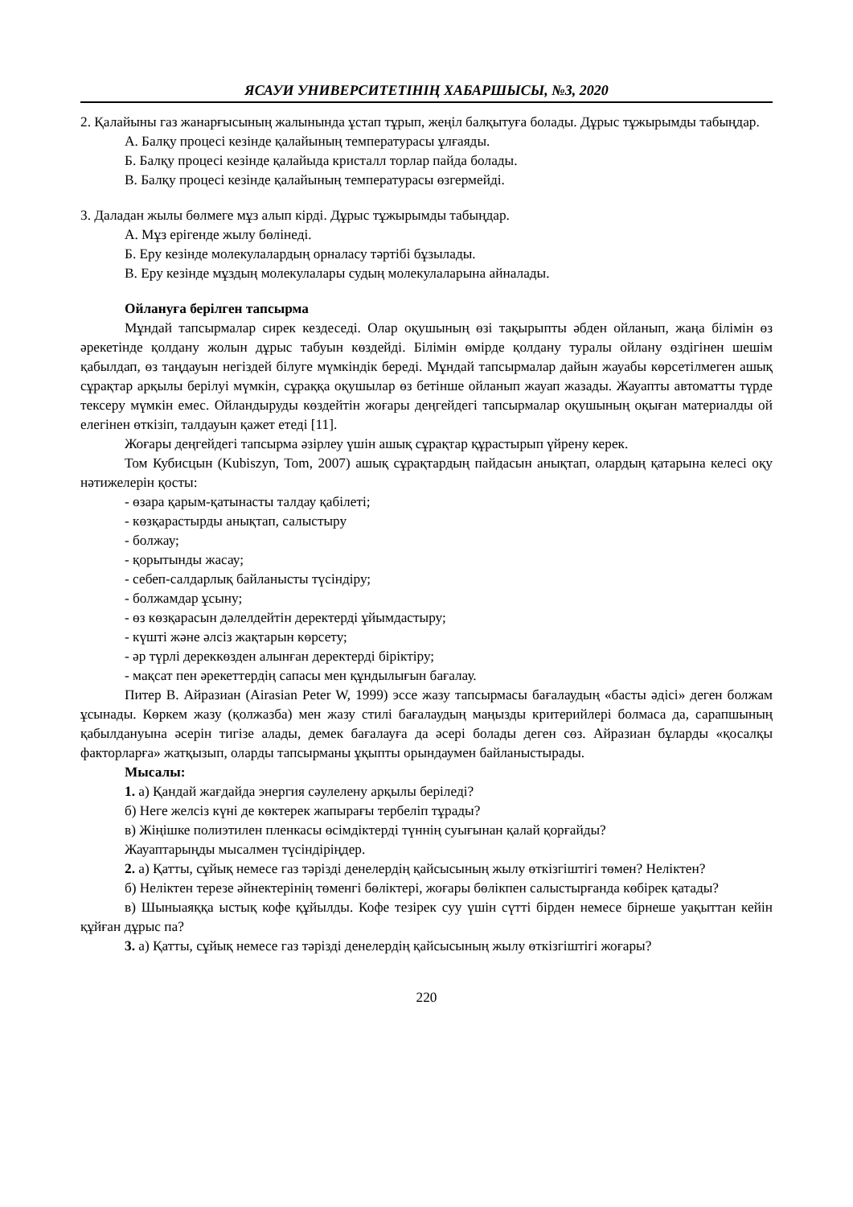ЯСАУИ УНИВЕРСИТЕТІНІҢ ХАБАРШЫСЫ, №3, 2020
2. Қалайыны газ жанарғысының жалынында ұстап тұрып, жеңіл балқытуға болады. Дұрыс тұжырымды табыңдар.
А. Балқу процесі кезінде қалайының температурасы ұлғаяды.
Б. Балқу процесі кезінде қалайыда кристалл торлар пайда болады.
В. Балқу процесі кезінде қалайының температурасы өзгермейді.
3. Даладан жылы бөлмеге мұз алып кірді. Дұрыс тұжырымды табыңдар.
А. Мұз ерігенде жылу бөлінеді.
Б. Еру кезінде молекулалардың орналасу тәртібі бұзылады.
В. Еру кезінде мұздың молекулалары судың молекулаларына айналады.
Ойлануға берілген тапсырма
Мұндай тапсырмалар сирек кездеседі. Олар оқушының өзі тақырыпты әбден ойланып, жаңа білімін өз әрекетінде қолдану жолын дұрыс табуын көздейді. Білімін өмірде қолдану туралы ойлану өздігінен шешім қабылдап, өз таңдауын негіздей білуге мүмкіндік береді. Мұндай тапсырмалар дайын жауабы көрсетілмеген ашық сұрақтар арқылы берілуі мүмкін, сұраққа оқушылар өз бетінше ойланып жауап жазады. Жауапты автоматты түрде тексеру мүмкін емес. Ойландыруды көздейтін жоғары деңгейдегі тапсырмалар оқушының оқыған материалды ой елегінен өткізіп, талдауын қажет етеді [11].
Жоғары деңгейдегі тапсырма әзірлеу үшін ашық сұрақтар құрастырып үйрену керек.
Том Кубисцын (Kubiszyn, Tom, 2007) ашық сұрақтардың пайдасын анықтап, олардың қатарына келесі оқу нәтижелерін қосты:
- өзара қарым-қатынасты талдау қабілеті;
- көзқарастырды анықтап, салыстыру
- болжау;
- қорытынды жасау;
- себеп-салдарлық байланысты түсіндіру;
- болжамдар ұсыну;
- өз көзқарасын дәлелдейтін деректерді ұйымдастыру;
- күшті және әлсіз жақтарын көрсету;
- әр түрлі дереккөзден алынған деректерді біріктіру;
- мақсат пен әрекеттердің сапасы мен құндылығын бағалау.
Питер В. Айразиан (Airasian Peter W, 1999) эссе жазу тапсырмасы бағалаудың «басты әдісі» деген болжам ұсынады. Көркем жазу (қолжазба) мен жазу стилі бағалаудың маңызды критерийлері болмаса да, сарапшының қабылдануына әсерін тигізе алады, демек бағалауға да әсері болады деген сөз. Айразиан бұларды «қосалқы факторларға» жатқызып, оларды тапсырманы ұқыпты орындаумен байланыстырады.
Мысалы:
1. а) Қандай жағдайда энергия сәулелену арқылы беріледі?
б) Неге желсіз күні де көктерек жапырағы тербеліп тұрады?
в) Жіңішке полиэтилен пленкасы өсімдіктерді түннің суығынан қалай қорғайды?
Жауаптарыңды мысалмен түсіндіріңдер.
2. а) Қатты, сұйық немесе газ тәрізді денелердің қайсысының жылу өткізгіштігі төмен? Неліктен?
б) Неліктен терезе әйнектерінің төменгі бөліктері, жоғары бөлікпен салыстырғанда көбірек қатады?
в) Шыныаяққа ыстық кофе құйылды. Кофе тезірек суу үшін сүтті бірден немесе бірнеше уақыттан кейін құйған дұрыс па?
3. а) Қатты, сұйық немесе газ тәрізді денелердің қайсысының жылу өткізгіштігі жоғары?
220